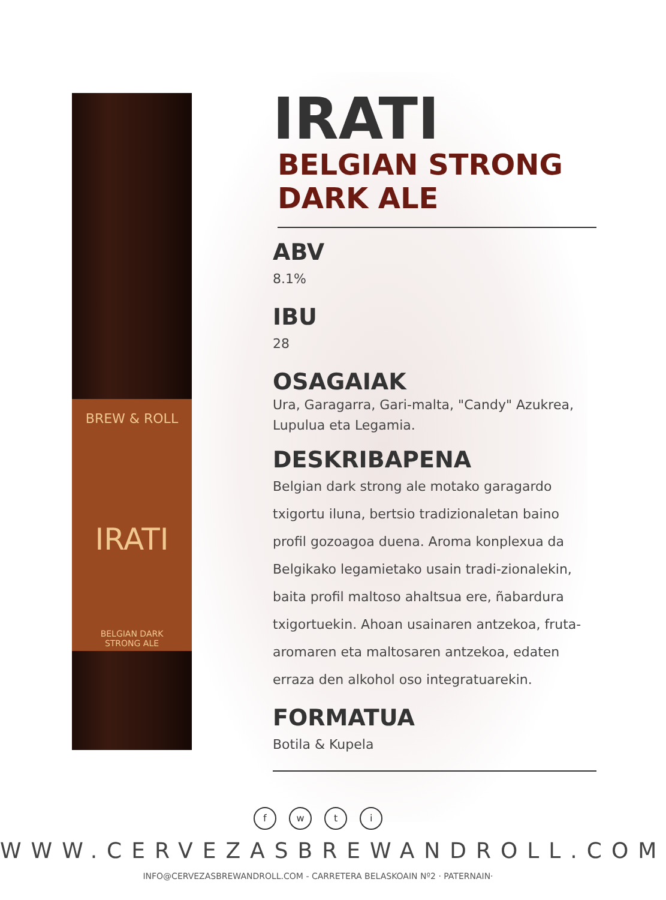BREW & ROLL
IRATI
BELGIAN DARK
STRONG ALE
IRATI
BELGIAN STRONG DARK ALE
ABV
8.1%
IBU
28
OSAGAIAK
Ura, Garagarra, Gari-malta, "Candy" Azukrea, Lupulua eta Legamia.
DESKRIBAPENA
Belgian dark strong ale motako garagardo txigortu iluna, bertsio tradizionaletan baino profil gozoagoa duena. Aroma konplexua da Belgikako legamietako usain tradi-zionalekin, baita profil maltoso ahaltsua ere, ñabardura txigortuekin. Ahoan usainaren antzekoa, fruta-aromaren eta maltosaren antzekoa, edaten erraza den alkohol oso integratuarekin.
FORMATUA
Botila & Kupela
f w t i
WWW.CERVEZASBREWANDROLL.COM
INFO@CERVEZASBREWANDROLL.COM - CARRETERA BELASKOAIN Nº2 · PATERNAIN·